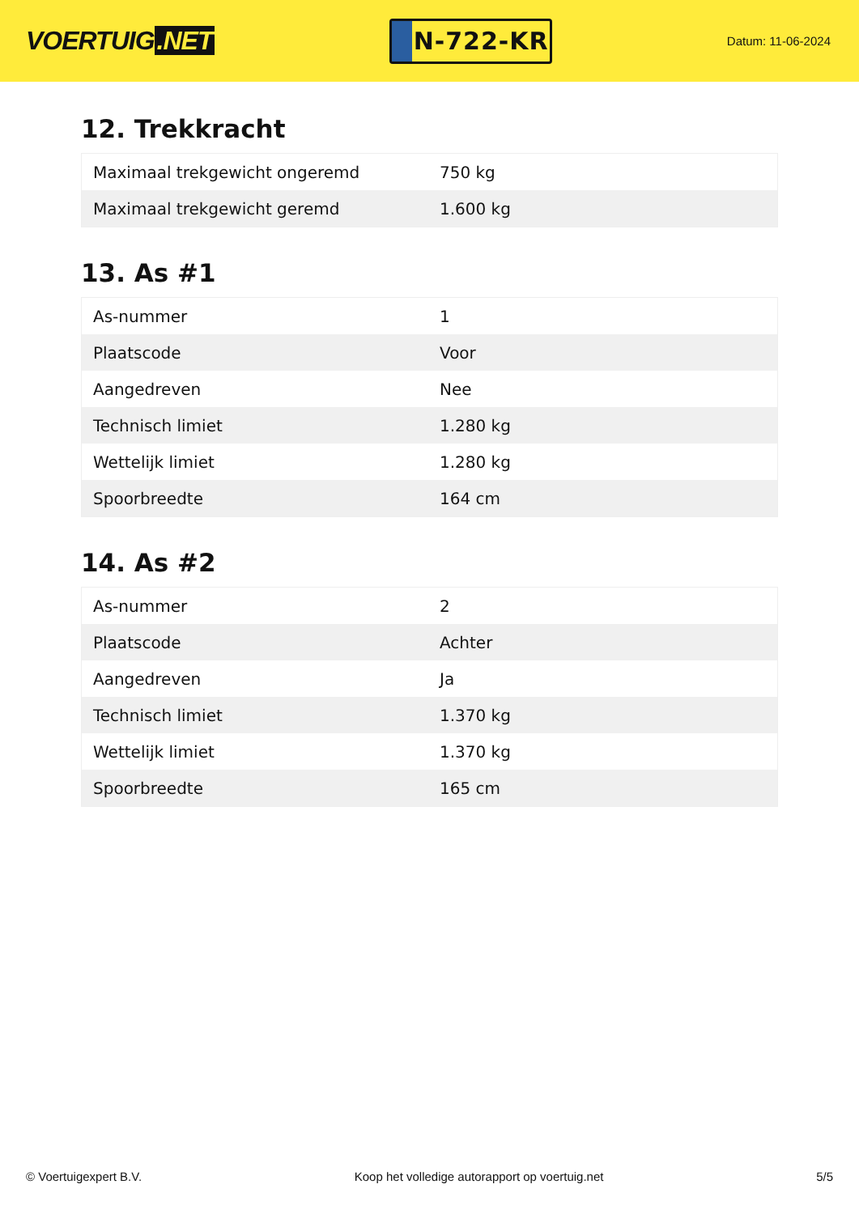VOERTUIG.NET
N-722-KR
Datum: 11-06-2024
12. Trekkracht
| Maximaal trekgewicht ongeremd | 750 kg |
| Maximaal trekgewicht geremd | 1.600 kg |
13. As #1
| As-nummer | 1 |
| Plaatscode | Voor |
| Aangedreven | Nee |
| Technisch limiet | 1.280 kg |
| Wettelijk limiet | 1.280 kg |
| Spoorbreedte | 164 cm |
14. As #2
| As-nummer | 2 |
| Plaatscode | Achter |
| Aangedreven | Ja |
| Technisch limiet | 1.370 kg |
| Wettelijk limiet | 1.370 kg |
| Spoorbreedte | 165 cm |
© Voertuigexpert B.V. Koop het volledige autorapport op voertuig.net 5/5